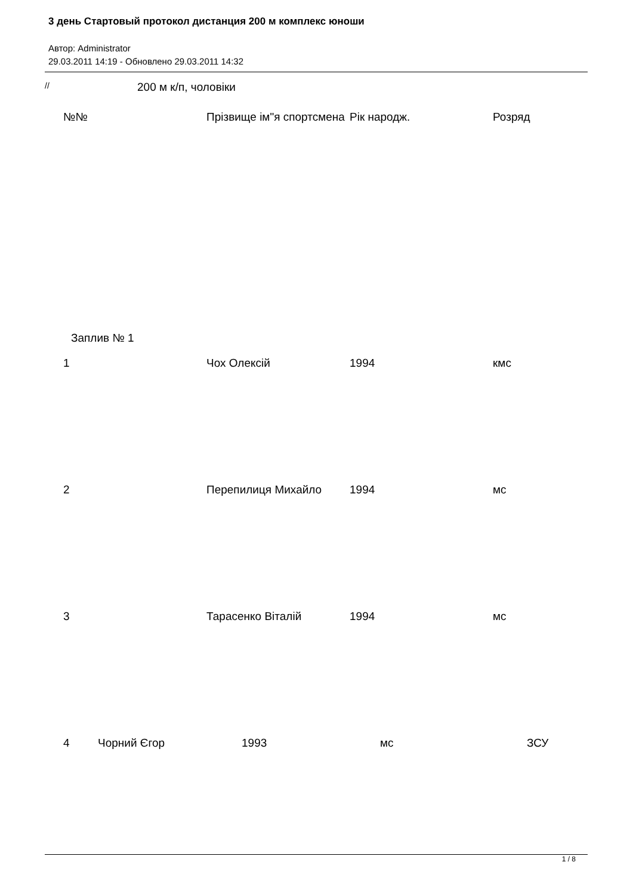3 день Стартовый протокол дистанция 200 м комплекс юноши
Автор: Administrator
29.03.2011 14:19 - Обновлено 29.03.2011 14:32
// 200 м к/п, чоловіки
| №№ | Прізвище ім"я спортсмена | Рік народж. | Розряд |
| --- | --- | --- | --- |
| Заплив № 1 | | | |
| 1 | Чох Олексій | 1994 | кмс |
| 2 | Перепилиця Михайло | 1994 | мс |
| 3 | Тарасенко Віталій | 1994 | мс |
| 4 | Чорний Єгор | 1993 | мс | ЗСУ |
1 / 8